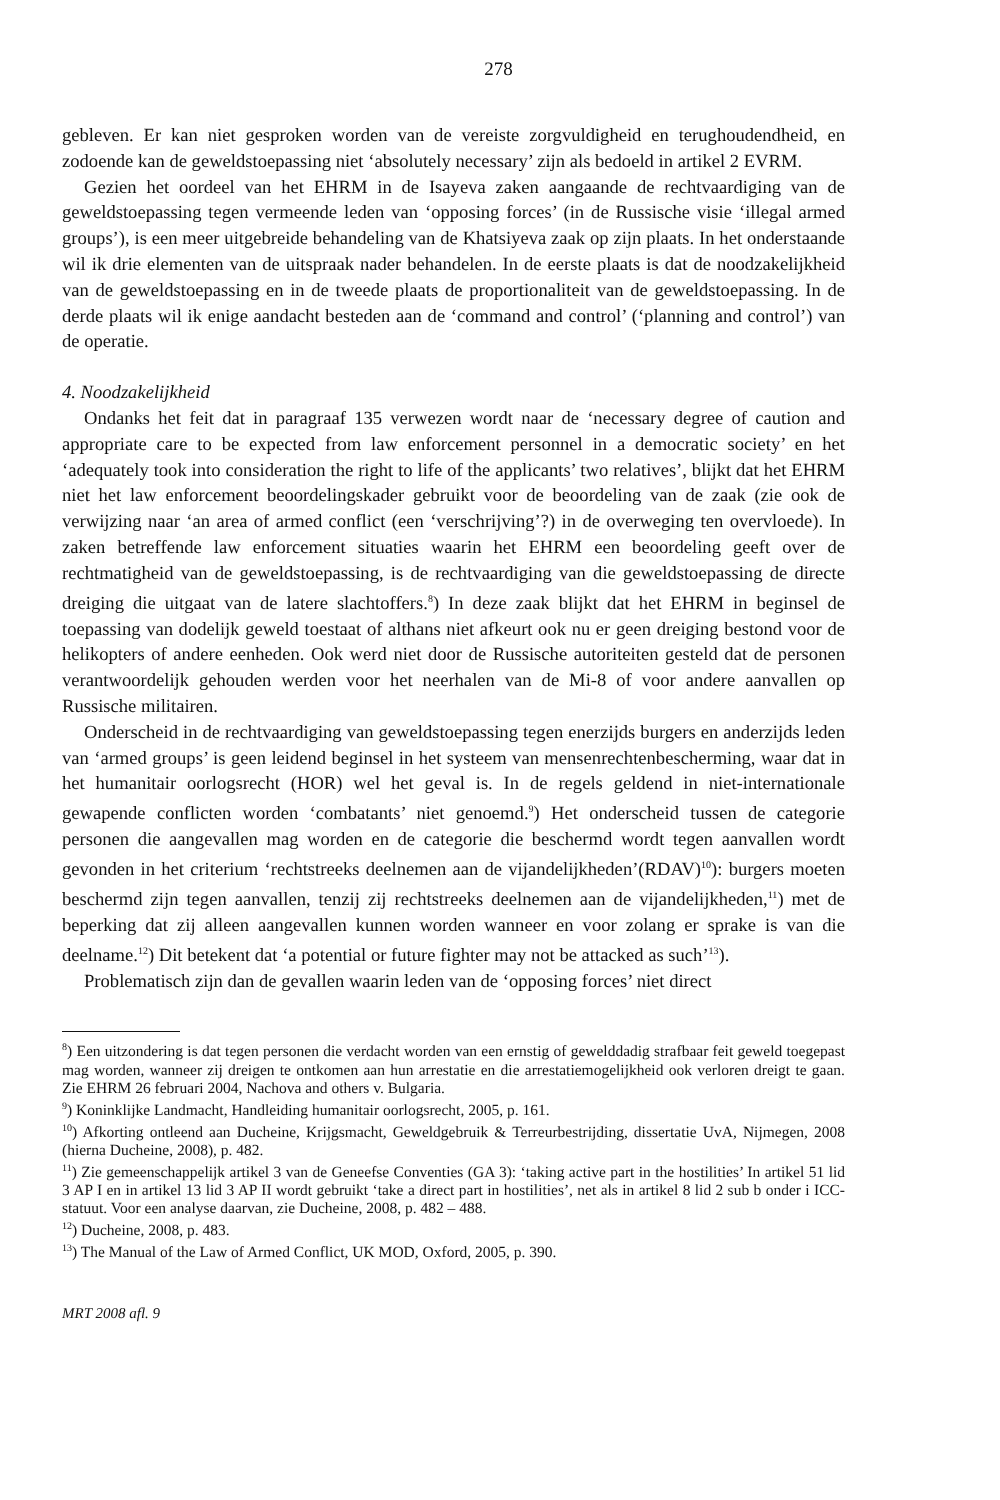278
gebleven. Er kan niet gesproken worden van de vereiste zorgvuldigheid en terughoudendheid, en zodoende kan de geweldstoepassing niet ‘absolutely necessary’ zijn als bedoeld in artikel 2 EVRM.
Gezien het oordeel van het EHRM in de Isayeva zaken aangaande de rechtvaardiging van de geweldstoepassing tegen vermeende leden van ‘opposing forces’ (in de Russische visie ‘illegal armed groups’), is een meer uitgebreide behandeling van de Khatsiyeva zaak op zijn plaats. In het onderstaande wil ik drie elementen van de uitspraak nader behandelen. In de eerste plaats is dat de noodzakelijkheid van de geweldstoepassing en in de tweede plaats de proportionaliteit van de geweldstoepassing. In de derde plaats wil ik enige aandacht besteden aan de ‘command and control’ (‘planning and control’) van de operatie.
4. Noodzakelijkheid
Ondanks het feit dat in paragraaf 135 verwezen wordt naar de ‘necessary degree of caution and appropriate care to be expected from law enforcement personnel in a democratic society’ en het ‘adequately took into consideration the right to life of the applicants’ two relatives’, blijkt dat het EHRM niet het law enforcement beoordelingskader gebruikt voor de beoordeling van de zaak (zie ook de verwijzing naar ‘an area of armed conflict (een ‘verschrijving’?) in de overweging ten overvloede). In zaken betreffende law enforcement situaties waarin het EHRM een beoordeling geeft over de rechtmatigheid van de geweldstoepassing, is de rechtvaardiging van die geweldstoepassing de directe dreiging die uitgaat van de latere slachtoffers.<sup>8</sup>) In deze zaak blijkt dat het EHRM in beginsel de toepassing van dodelijk geweld toestaat of althans niet afkeurt ook nu er geen dreiging bestond voor de helikopters of andere eenheden. Ook werd niet door de Russische autoriteiten gesteld dat de personen verantwoordelijk gehouden werden voor het neerhalen van de Mi-8 of voor andere aanvallen op Russische militairen.
Onderscheid in de rechtvaardiging van geweldstoepassing tegen enerzijds burgers en anderzijds leden van ‘armed groups’ is geen leidend beginsel in het systeem van mensenrechtenbescherming, waar dat in het humanitair oorlogsrecht (HOR) wel het geval is. In de regels geldend in niet-internationale gewapende conflicten worden ‘combatants’ niet genoemd.<sup>9</sup>) Het onderscheid tussen de categorie personen die aangevallen mag worden en de categorie die beschermd wordt tegen aanvallen wordt gevonden in het criterium ‘rechtstreeks deelnemen aan de vijandelijkheden’(RDAV)<sup>10</sup>): burgers moeten beschermd zijn tegen aanvallen, tenzij zij rechtstreeks deelnemen aan de vijandelijkheden,<sup>11</sup>) met de beperking dat zij alleen aangevallen kunnen worden wanneer en voor zolang er sprake is van die deelname.<sup>12</sup>) Dit betekent dat ‘a potential or future fighter may not be attacked as such’<sup>13</sup>).
Problematisch zijn dan de gevallen waarin leden van de ‘opposing forces’ niet direct
<sup>8</sup>) Een uitzondering is dat tegen personen die verdacht worden van een ernstig of gewelddadig strafbaar feit geweld toegepast mag worden, wanneer zij dreigen te ontkomen aan hun arrestatie en die arrestatiemogelijkheid ook verloren dreigt te gaan. Zie EHRM 26 februari 2004, Nachova and others v. Bulgaria.
<sup>9</sup>) Koninklijke Landmacht, Handleiding humanitair oorlogsrecht, 2005, p. 161.
<sup>10</sup>) Afkorting ontleend aan Ducheine, Krijgsmacht, Geweldgebruik & Terreurbestrijding, dissertatie UvA, Nijmegen, 2008 (hierna Ducheine, 2008), p. 482.
<sup>11</sup>) Zie gemeenschappelijk artikel 3 van de Geneefse Conventies (GA 3): ‘taking active part in the hostilities’ In artikel 51 lid 3 AP I en in artikel 13 lid 3 AP II wordt gebruikt ‘take a direct part in hostilities’, net als in artikel 8 lid 2 sub b onder i ICC-statuut. Voor een analyse daarvan, zie Ducheine, 2008, p. 482 – 488.
<sup>12</sup>) Ducheine, 2008, p. 483.
<sup>13</sup>) The Manual of the Law of Armed Conflict, UK MOD, Oxford, 2005, p. 390.
MRT 2008 afl. 9